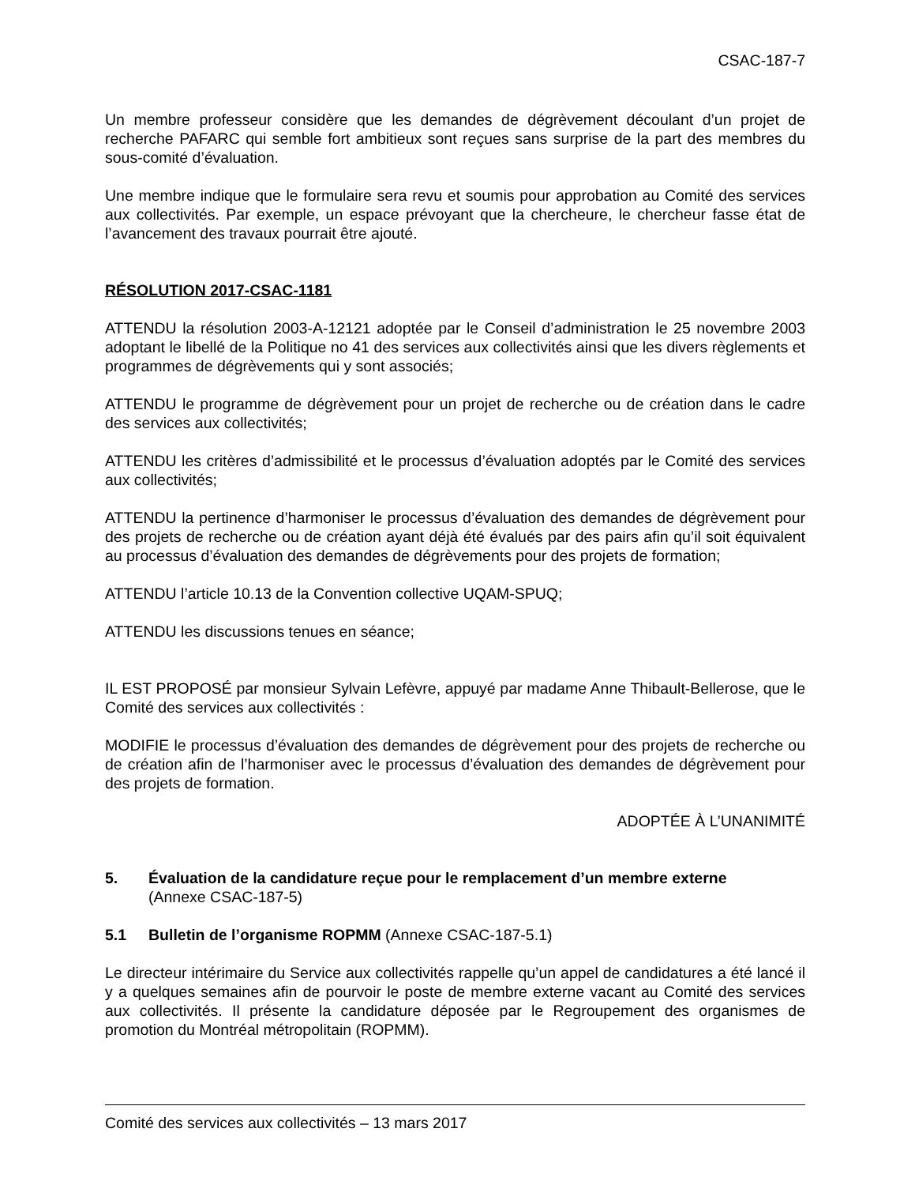CSAC-187-7
Un membre professeur considère que les demandes de dégrèvement découlant d’un projet de recherche PAFARC qui semble fort ambitieux sont reçues sans surprise de la part des membres du sous-comité d’évaluation.
Une membre indique que le formulaire sera revu et soumis pour approbation au Comité des services aux collectivités. Par exemple, un espace prévoyant que la chercheure, le chercheur fasse état de l’avancement des travaux pourrait être ajouté.
RÉSOLUTION 2017-CSAC-1181
ATTENDU la résolution 2003-A-12121 adoptée par le Conseil d’administration le 25 novembre 2003 adoptant le libellé de la Politique no 41 des services aux collectivités ainsi que les divers règlements et programmes de dégrèvements qui y sont associés;
ATTENDU le programme de dégrèvement pour un projet de recherche ou de création dans le cadre des services aux collectivités;
ATTENDU les critères d’admissibilité et le processus d’évaluation adoptés par le Comité des services aux collectivités;
ATTENDU la pertinence d’harmoniser le processus d’évaluation des demandes de dégrèvement pour des projets de recherche ou de création ayant déjà été évalués par des pairs afin qu’il soit équivalent au processus d’évaluation des demandes de dégrèvements pour des projets de formation;
ATTENDU l’article 10.13 de la Convention collective UQAM-SPUQ;
ATTENDU les discussions tenues en séance;
IL EST PROPOSÉ par monsieur Sylvain Lefèvre, appuyé par madame Anne Thibault-Bellerose, que le Comité des services aux collectivités :
MODIFIE le processus d’évaluation des demandes de dégrèvement pour des projets de recherche ou de création afin de l’harmoniser avec le processus d’évaluation des demandes de dégrèvement pour des projets de formation.
ADOPTÉE À L’UNANIMITÉ
5. Évaluation de la candidature reçue pour le remplacement d’un membre externe
(Annexe CSAC-187-5)
5.1 Bulletin de l’organisme ROPMM (Annexe CSAC-187-5.1)
Le directeur intérimaire du Service aux collectivités rappelle qu’un appel de candidatures a été lancé il y a quelques semaines afin de pourvoir le poste de membre externe vacant au Comité des services aux collectivités. Il présente la candidature déposée par le Regroupement des organismes de promotion du Montréal métropolitain (ROPMM).
Comité des services aux collectivités – 13 mars 2017